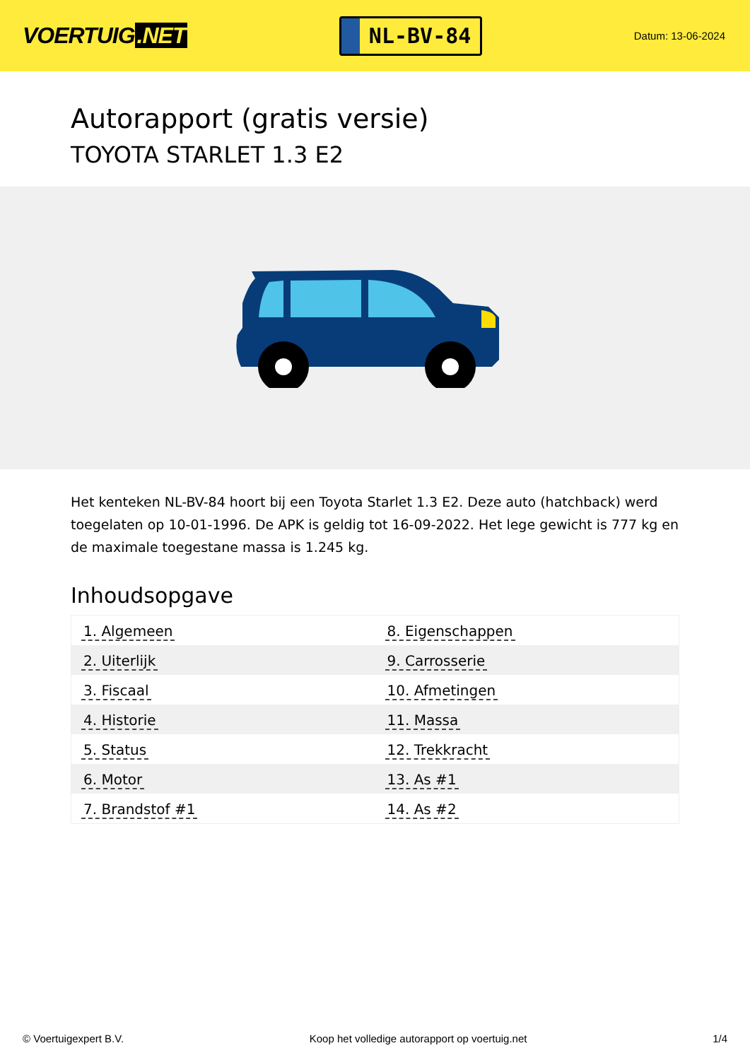VOERTUIG.NET
NL-BV-84
Datum: 13-06-2024
Autorapport (gratis versie)
TOYOTA STARLET 1.3 E2
Het kenteken NL-BV-84 hoort bij een Toyota Starlet 1.3 E2. Deze auto (hatchback) werd toegelaten op 10-01-1996. De APK is geldig tot 16-09-2022. Het lege gewicht is 777 kg en de maximale toegestane massa is 1.245 kg.
Inhoudsopgave
| 1. Algemeen | 8. Eigenschappen |
| 2. Uiterlijk | 9. Carrosserie |
| 3. Fiscaal | 10. Afmetingen |
| 4. Historie | 11. Massa |
| 5. Status | 12. Trekkracht |
| 6. Motor | 13. As #1 |
| 7. Brandstof #1 | 14. As #2 |
© Voertuigexpert B.V. Koop het volledige autorapport op voertuig.net 1/4